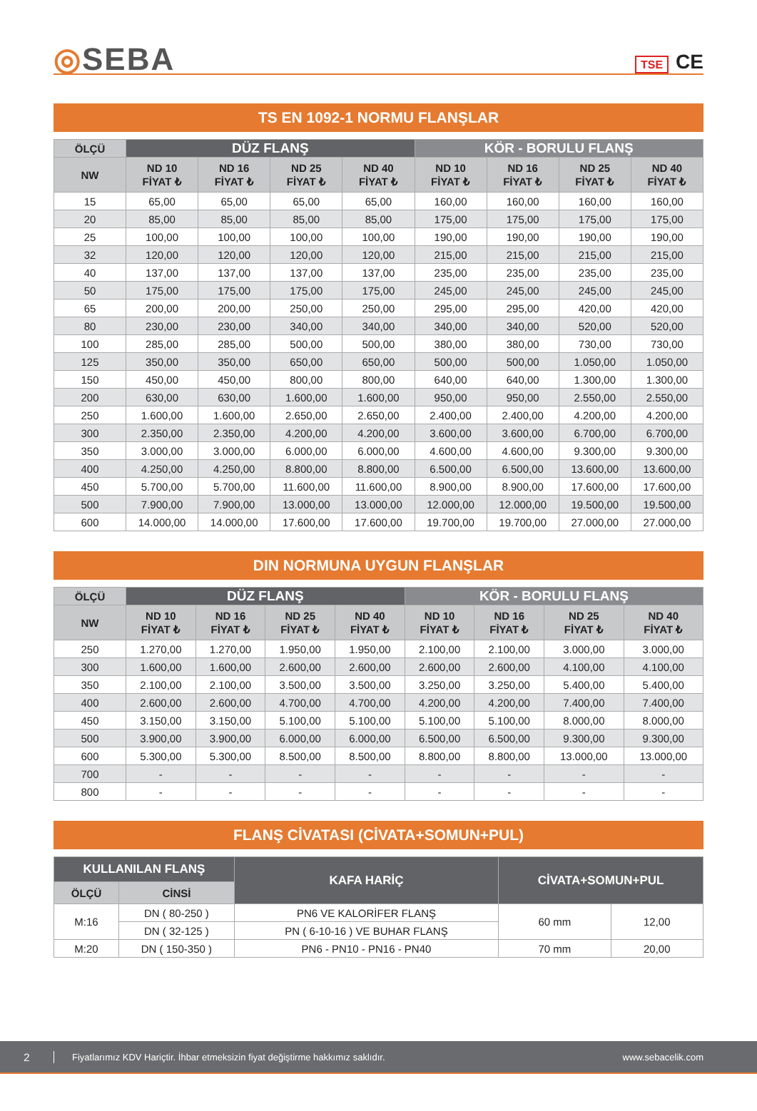◎SEBA
TSE CE
TS EN 1092-1 NORMU FLANŞLAR
| ÖLÇÜ | DÜZ FLANŞ | | | | KÖR - BORULU FLANŞ | | | |
| --- | --- | --- | --- | --- | --- | --- | --- | --- |
| NW | ND 10 FİYAT ₺ | ND 16 FİYAT ₺ | ND 25 FİYAT ₺ | ND 40 FİYAT ₺ | ND 10 FİYAT ₺ | ND 16 FİYAT ₺ | ND 25 FİYAT ₺ | ND 40 FİYAT ₺ |
| 15 | 65,00 | 65,00 | 65,00 | 65,00 | 160,00 | 160,00 | 160,00 | 160,00 |
| 20 | 85,00 | 85,00 | 85,00 | 85,00 | 175,00 | 175,00 | 175,00 | 175,00 |
| 25 | 100,00 | 100,00 | 100,00 | 100,00 | 190,00 | 190,00 | 190,00 | 190,00 |
| 32 | 120,00 | 120,00 | 120,00 | 120,00 | 215,00 | 215,00 | 215,00 | 215,00 |
| 40 | 137,00 | 137,00 | 137,00 | 137,00 | 235,00 | 235,00 | 235,00 | 235,00 |
| 50 | 175,00 | 175,00 | 175,00 | 175,00 | 245,00 | 245,00 | 245,00 | 245,00 |
| 65 | 200,00 | 200,00 | 250,00 | 250,00 | 295,00 | 295,00 | 420,00 | 420,00 |
| 80 | 230,00 | 230,00 | 340,00 | 340,00 | 340,00 | 340,00 | 520,00 | 520,00 |
| 100 | 285,00 | 285,00 | 500,00 | 500,00 | 380,00 | 380,00 | 730,00 | 730,00 |
| 125 | 350,00 | 350,00 | 650,00 | 650,00 | 500,00 | 500,00 | 1.050,00 | 1.050,00 |
| 150 | 450,00 | 450,00 | 800,00 | 800,00 | 640,00 | 640,00 | 1.300,00 | 1.300,00 |
| 200 | 630,00 | 630,00 | 1.600,00 | 1.600,00 | 950,00 | 950,00 | 2.550,00 | 2.550,00 |
| 250 | 1.600,00 | 1.600,00 | 2.650,00 | 2.650,00 | 2.400,00 | 2.400,00 | 4.200,00 | 4.200,00 |
| 300 | 2.350,00 | 2.350,00 | 4.200,00 | 4.200,00 | 3.600,00 | 3.600,00 | 6.700,00 | 6.700,00 |
| 350 | 3.000,00 | 3.000,00 | 6.000,00 | 6.000,00 | 4.600,00 | 4.600,00 | 9.300,00 | 9.300,00 |
| 400 | 4.250,00 | 4.250,00 | 8.800,00 | 8.800,00 | 6.500,00 | 6.500,00 | 13.600,00 | 13.600,00 |
| 450 | 5.700,00 | 5.700,00 | 11.600,00 | 11.600,00 | 8.900,00 | 8.900,00 | 17.600,00 | 17.600,00 |
| 500 | 7.900,00 | 7.900,00 | 13.000,00 | 13.000,00 | 12.000,00 | 12.000,00 | 19.500,00 | 19.500,00 |
| 600 | 14.000,00 | 14.000,00 | 17.600,00 | 17.600,00 | 19.700,00 | 19.700,00 | 27.000,00 | 27.000,00 |
DIN NORMUNA UYGUN FLANŞLAR
| ÖLÇÜ | DÜZ FLANŞ | | | | KÖR - BORULU FLANŞ | | | |
| --- | --- | --- | --- | --- | --- | --- | --- | --- |
| NW | ND 10 FİYAT ₺ | ND 16 FİYAT ₺ | ND 25 FİYAT ₺ | ND 40 FİYAT ₺ | ND 10 FİYAT ₺ | ND 16 FİYAT ₺ | ND 25 FİYAT ₺ | ND 40 FİYAT ₺ |
| 250 | 1.270,00 | 1.270,00 | 1.950,00 | 1.950,00 | 2.100,00 | 2.100,00 | 3.000,00 | 3.000,00 |
| 300 | 1.600,00 | 1.600,00 | 2.600,00 | 2.600,00 | 2.600,00 | 2.600,00 | 4.100,00 | 4.100,00 |
| 350 | 2.100,00 | 2.100,00 | 3.500,00 | 3.500,00 | 3.250,00 | 3.250,00 | 5.400,00 | 5.400,00 |
| 400 | 2.600,00 | 2.600,00 | 4.700,00 | 4.700,00 | 4.200,00 | 4.200,00 | 7.400,00 | 7.400,00 |
| 450 | 3.150,00 | 3.150,00 | 5.100,00 | 5.100,00 | 5.100,00 | 5.100,00 | 8.000,00 | 8.000,00 |
| 500 | 3.900,00 | 3.900,00 | 6.000,00 | 6.000,00 | 6.500,00 | 6.500,00 | 9.300,00 | 9.300,00 |
| 600 | 5.300,00 | 5.300,00 | 8.500,00 | 8.500,00 | 8.800,00 | 8.800,00 | 13.000,00 | 13.000,00 |
| 700 | - | - | - | - | - | - | - | - |
| 800 | - | - | - | - | - | - | - | - |
FLANŞ CİVATASI (CİVATA+SOMUN+PUL)
| KULLANILAN FLANŞ | | KAFA HARİÇ | CİVATA+SOMUN+PUL | |
| --- | --- | --- | --- | --- |
| ÖLÇÜ | CİNSİ | | | |
| M:16 | DN ( 80-250 ) | PN6 VE KALORİFER FLANŞ | 60 mm | 12,00 |
| | DN ( 32-125 ) | PN ( 6-10-16 ) VE BUHAR FLANŞ | | |
| M:20 | DN ( 150-350 ) | PN6 - PN10 - PN16 - PN40 | 70 mm | 20,00 |
2 Fiyatlarımız KDV Hariçtir. İhbar etmeksizin fiyat değiştirme hakkımız saklıdır. www.sebacelik.com